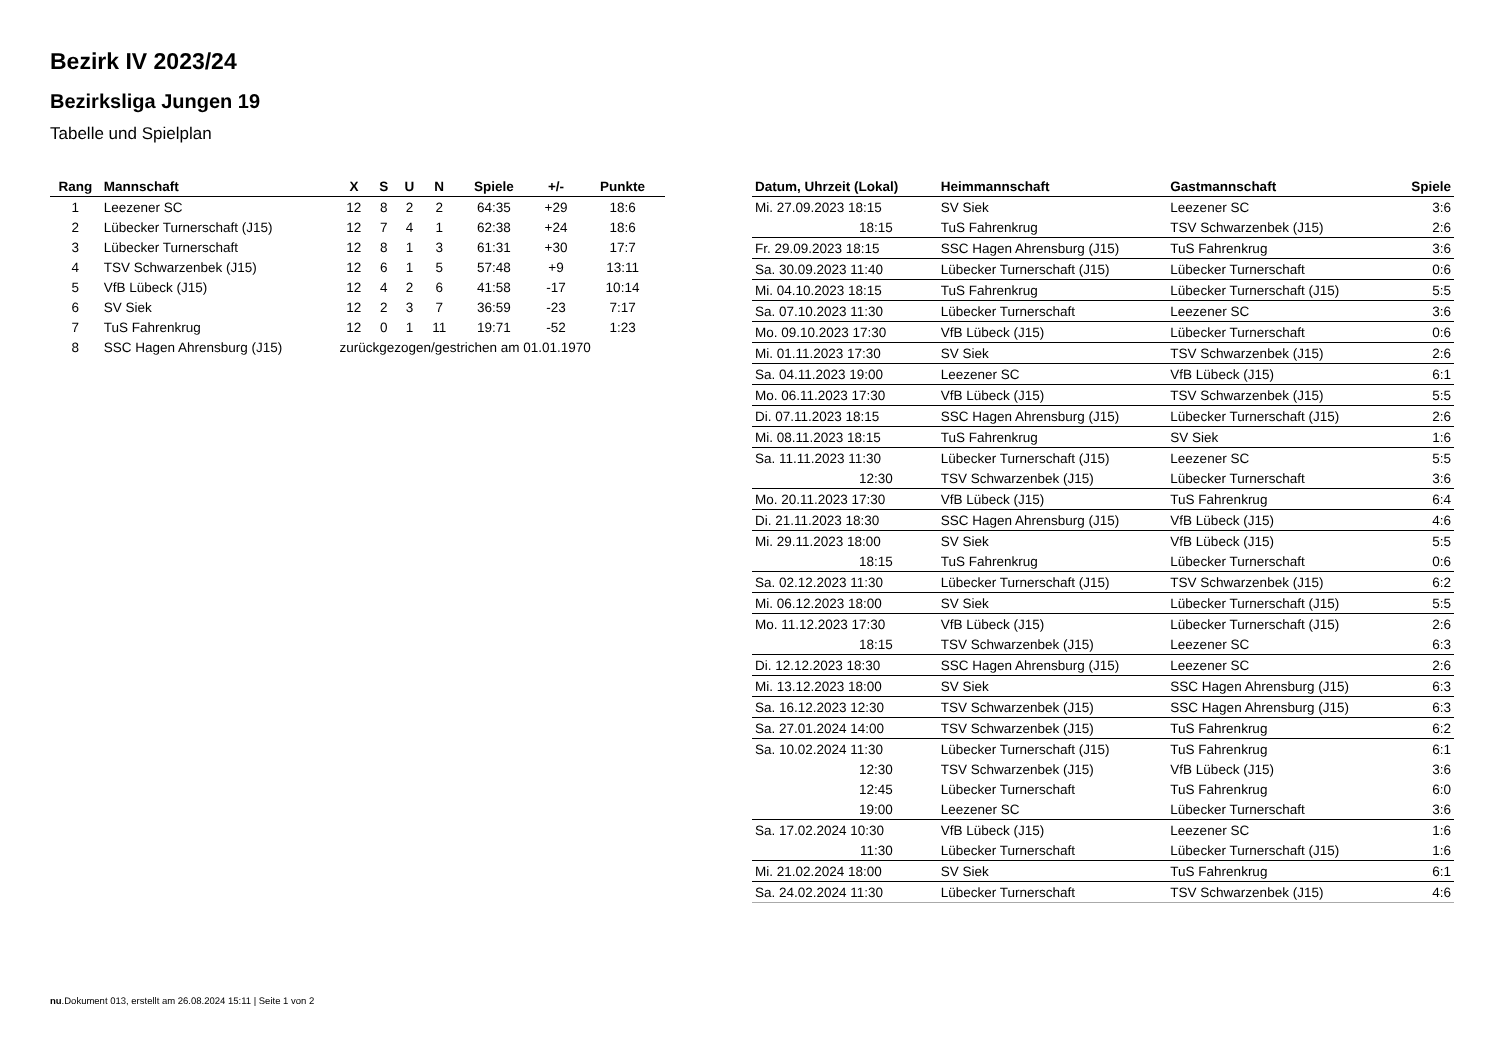Bezirk IV 2023/24
Bezirksliga Jungen 19
Tabelle und Spielplan
| Rang | Mannschaft | X | S | U | N | Spiele | +/- | Punkte |
| --- | --- | --- | --- | --- | --- | --- | --- | --- |
| 1 | Leezener SC | 12 | 8 | 2 | 2 | 64:35 | +29 | 18:6 |
| 2 | Lübecker Turnerschaft (J15) | 12 | 7 | 4 | 1 | 62:38 | +24 | 18:6 |
| 3 | Lübecker Turnerschaft | 12 | 8 | 1 | 3 | 61:31 | +30 | 17:7 |
| 4 | TSV Schwarzenbek (J15) | 12 | 6 | 1 | 5 | 57:48 | +9 | 13:11 |
| 5 | VfB Lübeck (J15) | 12 | 4 | 2 | 6 | 41:58 | -17 | 10:14 |
| 6 | SV Siek | 12 | 2 | 3 | 7 | 36:59 | -23 | 7:17 |
| 7 | TuS Fahrenkrug | 12 | 0 | 1 | 11 | 19:71 | -52 | 1:23 |
| 8 | SSC Hagen Ahrensburg (J15) | zurückgezogen/gestrichen am 01.01.1970 | | | | | | |
| Datum, Uhrzeit (Lokal) | Heimmannschaft | Gastmannschaft | Spiele |
| --- | --- | --- | --- |
| Mi. 27.09.2023 18:15 | SV Siek | Leezener SC | 3:6 |
| 18:15 | TuS Fahrenkrug | TSV Schwarzenbek (J15) | 2:6 |
| Fr. 29.09.2023 18:15 | SSC Hagen Ahrensburg (J15) | TuS Fahrenkrug | 3:6 |
| Sa. 30.09.2023 11:40 | Lübecker Turnerschaft (J15) | Lübecker Turnerschaft | 0:6 |
| Mi. 04.10.2023 18:15 | TuS Fahrenkrug | Lübecker Turnerschaft (J15) | 5:5 |
| Sa. 07.10.2023 11:30 | Lübecker Turnerschaft | Leezener SC | 3:6 |
| Mo. 09.10.2023 17:30 | VfB Lübeck (J15) | Lübecker Turnerschaft | 0:6 |
| Mi. 01.11.2023 17:30 | SV Siek | TSV Schwarzenbek (J15) | 2:6 |
| Sa. 04.11.2023 19:00 | Leezener SC | VfB Lübeck (J15) | 6:1 |
| Mo. 06.11.2023 17:30 | VfB Lübeck (J15) | TSV Schwarzenbek (J15) | 5:5 |
| Di. 07.11.2023 18:15 | SSC Hagen Ahrensburg (J15) | Lübecker Turnerschaft (J15) | 2:6 |
| Mi. 08.11.2023 18:15 | TuS Fahrenkrug | SV Siek | 1:6 |
| Sa. 11.11.2023 11:30 | Lübecker Turnerschaft (J15) | Leezener SC | 5:5 |
| 12:30 | TSV Schwarzenbek (J15) | Lübecker Turnerschaft | 3:6 |
| Mo. 20.11.2023 17:30 | VfB Lübeck (J15) | TuS Fahrenkrug | 6:4 |
| Di. 21.11.2023 18:30 | SSC Hagen Ahrensburg (J15) | VfB Lübeck (J15) | 4:6 |
| Mi. 29.11.2023 18:00 | SV Siek | VfB Lübeck (J15) | 5:5 |
| 18:15 | TuS Fahrenkrug | Lübecker Turnerschaft | 0:6 |
| Sa. 02.12.2023 11:30 | Lübecker Turnerschaft (J15) | TSV Schwarzenbek (J15) | 6:2 |
| Mi. 06.12.2023 18:00 | SV Siek | Lübecker Turnerschaft (J15) | 5:5 |
| Mo. 11.12.2023 17:30 | VfB Lübeck (J15) | Lübecker Turnerschaft (J15) | 2:6 |
| 18:15 | TSV Schwarzenbek (J15) | Leezener SC | 6:3 |
| Di. 12.12.2023 18:30 | SSC Hagen Ahrensburg (J15) | Leezener SC | 2:6 |
| Mi. 13.12.2023 18:00 | SV Siek | SSC Hagen Ahrensburg (J15) | 6:3 |
| Sa. 16.12.2023 12:30 | TSV Schwarzenbek (J15) | SSC Hagen Ahrensburg (J15) | 6:3 |
| Sa. 27.01.2024 14:00 | TSV Schwarzenbek (J15) | TuS Fahrenkrug | 6:2 |
| Sa. 10.02.2024 11:30 | Lübecker Turnerschaft (J15) | TuS Fahrenkrug | 6:1 |
| 12:30 | TSV Schwarzenbek (J15) | VfB Lübeck (J15) | 3:6 |
| 12:45 | Lübecker Turnerschaft | TuS Fahrenkrug | 6:0 |
| 19:00 | Leezener SC | Lübecker Turnerschaft | 3:6 |
| Sa. 17.02.2024 10:30 | VfB Lübeck (J15) | Leezener SC | 1:6 |
| 11:30 | Lübecker Turnerschaft | Lübecker Turnerschaft (J15) | 1:6 |
| Mi. 21.02.2024 18:00 | SV Siek | TuS Fahrenkrug | 6:1 |
| Sa. 24.02.2024 11:30 | Lübecker Turnerschaft | TSV Schwarzenbek (J15) | 4:6 |
nu.Dokument 013, erstellt am 26.08.2024 15:11 | Seite 1 von 2